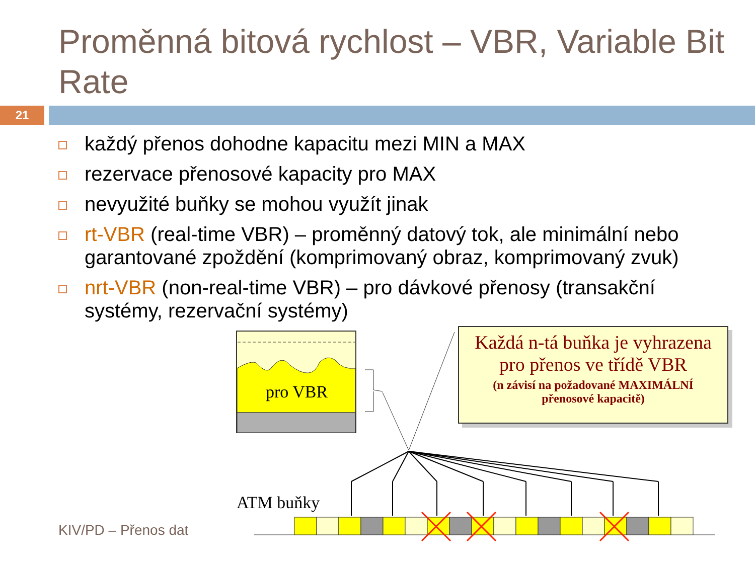Proměnná bitová rychlost – VBR, Variable Bit Rate
21
každý přenos dohodne kapacitu mezi MIN a MAX
rezervace přenosové kapacity pro MAX
nevyužité buňky se mohou využít jinak
rt-VBR (real-time VBR) – proměnný datový tok, ale minimální nebo garantované zpoždění (komprimovaný obraz, komprimovaný zvuk)
nrt-VBR (non-real-time VBR) – pro dávkové přenosy (transakční systémy, rezervační systémy)
pro VBR
ATM buňky
Každá n-tá buňka je vyhrazena
pro přenos ve třídě VBR
(n závisí na požadované MAXIMÁLNÍ
přenosové kapacitě)
KIV/PD – Přenos dat